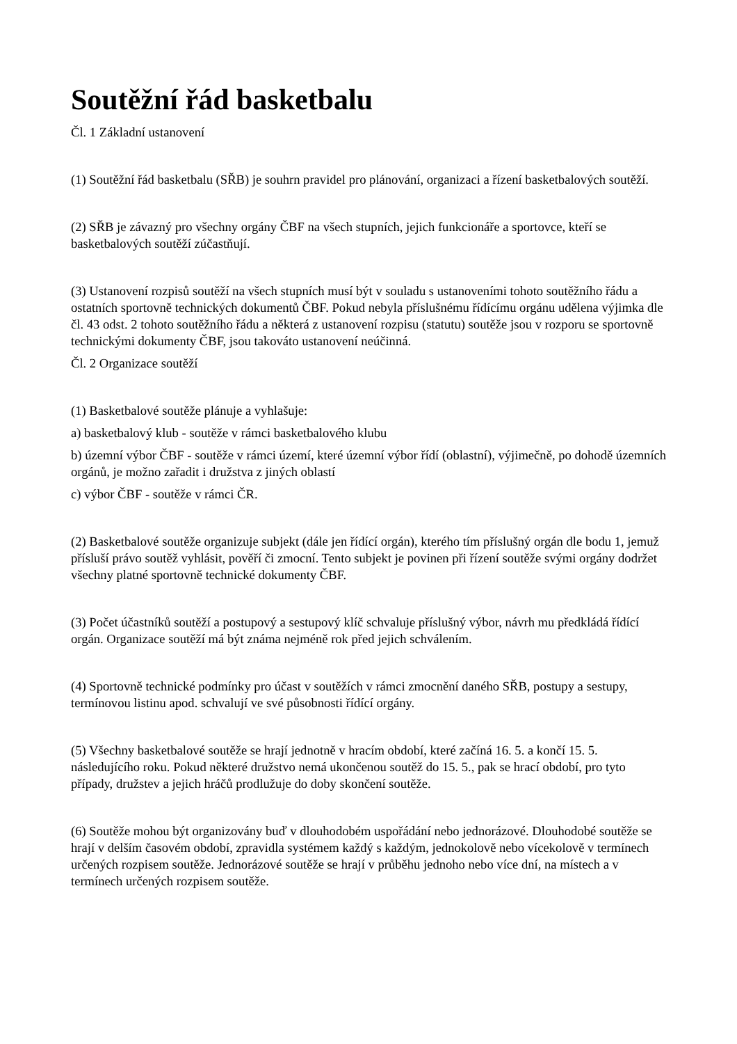Soutěžní řád basketbalu
Čl. 1 Základní ustanovení
(1) Soutěžní řád basketbalu (SŘB) je souhrn pravidel pro plánování, organizaci a řízení basketbalových soutěží.
(2) SŘB je závazný pro všechny orgány ČBF na všech stupních, jejich funkcionáře a sportovce, kteří se basketbalových soutěží zúčastňují.
(3) Ustanovení rozpisů soutěží na všech stupních musí být v souladu s ustanoveními tohoto soutěžního řádu a ostatních sportovně technických dokumentů ČBF. Pokud nebyla příslušnému řídícímu orgánu udělena výjimka dle čl. 43 odst. 2 tohoto soutěžního řádu a některá z ustanovení rozpisu (statutu) soutěže jsou v rozporu se sportovně technickými dokumenty ČBF, jsou takováto ustanovení neúčinná.
Čl. 2 Organizace soutěží
(1) Basketbalové soutěže plánuje a vyhlašuje:
a) basketbalový klub - soutěže v rámci basketbalového klubu
b) územní výbor ČBF - soutěže v rámci území, které územní výbor řídí (oblastní), výjimečně, po dohodě územních orgánů, je možno zařadit i družstva z jiných oblastí
c) výbor ČBF - soutěže v rámci ČR.
(2) Basketbalové soutěže organizuje subjekt (dále jen řídící orgán), kterého tím příslušný orgán dle bodu 1, jemuž přísluší právo soutěž vyhlásit, pověří či zmocní. Tento subjekt je povinen při řízení soutěže svými orgány dodržet všechny platné sportovně technické dokumenty ČBF.
(3) Počet účastníků soutěží a postupový a sestupový klíč schvaluje příslušný výbor, návrh mu předkládá řídící orgán. Organizace soutěží má být známa nejméně rok před jejich schválením.
(4) Sportovně technické podmínky pro účast v soutěžích v rámci zmocnění daného SŘB, postupy a sestupy, termínovou listinu apod. schvalují ve své působnosti řídící orgány.
(5) Všechny basketbalové soutěže se hrají jednotně v hracím období, které začíná 16. 5. a končí 15. 5. následujícího roku. Pokud některé družstvo nemá ukončenou soutěž do 15. 5., pak se hrací období, pro tyto případy, družstev a jejich hráčů prodlužuje do doby skončení soutěže.
(6) Soutěže mohou být organizovány buď v dlouhodobém uspořádání nebo jednorázové. Dlouhodobé soutěže se hrají v delším časovém období, zpravidla systémem každý s každým, jednokolově nebo vícekolově v termínech určených rozpisem soutěže. Jednorázové soutěže se hrají v průběhu jednoho nebo více dní, na místech a v termínech určených rozpisem soutěže.